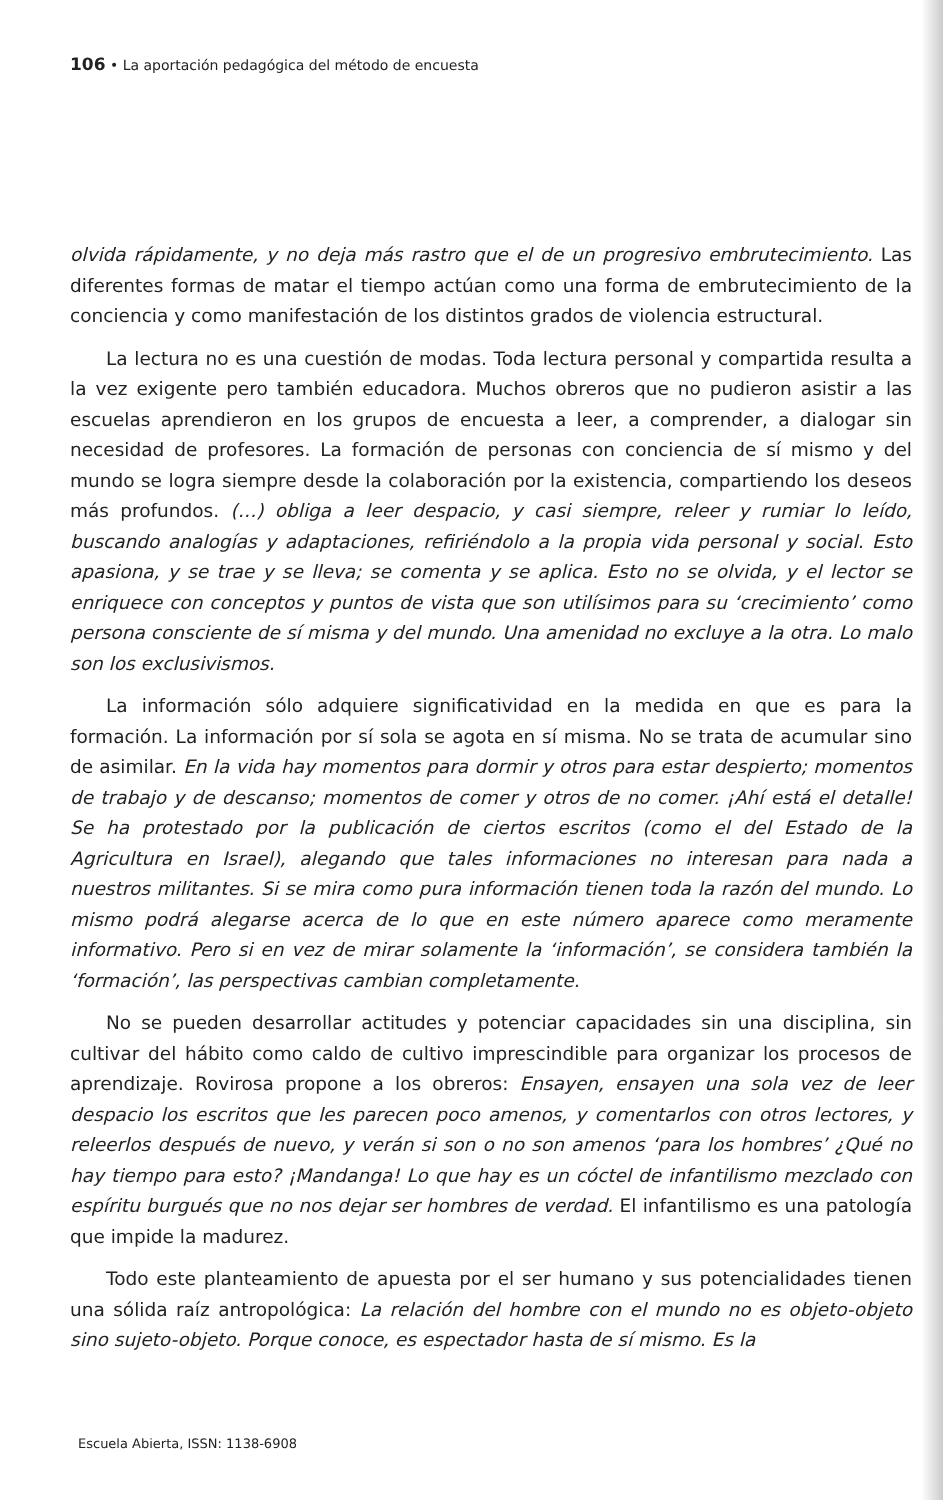106 • La aportación pedagógica del método de encuesta
olvida rápidamente, y no deja más rastro que el de un progresivo embrutecimiento. Las diferentes formas de matar el tiempo actúan como una forma de embrutecimiento de la conciencia y como manifestación de los distintos grados de violencia estructural.
La lectura no es una cuestión de modas. Toda lectura personal y compartida resulta a la vez exigente pero también educadora. Muchos obreros que no pudieron asistir a las escuelas aprendieron en los grupos de encuesta a leer, a comprender, a dialogar sin necesidad de profesores. La formación de personas con conciencia de sí mismo y del mundo se logra siempre desde la colaboración por la existencia, compartiendo los deseos más profundos. (…) obliga a leer despacio, y casi siempre, releer y rumiar lo leído, buscando analogías y adaptaciones, refiriéndolo a la propia vida personal y social. Esto apasiona, y se trae y se lleva; se comenta y se aplica. Esto no se olvida, y el lector se enriquece con conceptos y puntos de vista que son utilísimos para su ‘crecimiento’ como persona consciente de sí misma y del mundo. Una amenidad no excluye a la otra. Lo malo son los exclusivismos.
La información sólo adquiere significatividad en la medida en que es para la formación. La información por sí sola se agota en sí misma. No se trata de acumular sino de asimilar. En la vida hay momentos para dormir y otros para estar despierto; momentos de trabajo y de descanso; momentos de comer y otros de no comer. ¡Ahí está el detalle! Se ha protestado por la publicación de ciertos escritos (como el del Estado de la Agricultura en Israel), alegando que tales informaciones no interesan para nada a nuestros militantes. Si se mira como pura información tienen toda la razón del mundo. Lo mismo podrá alegarse acerca de lo que en este número aparece como meramente informativo. Pero si en vez de mirar solamente la ‘información’, se considera también la ‘formación’, las perspectivas cambian completamente.
No se pueden desarrollar actitudes y potenciar capacidades sin una disciplina, sin cultivar del hábito como caldo de cultivo imprescindible para organizar los procesos de aprendizaje. Rovirosa propone a los obreros: Ensayen, ensayen una sola vez de leer despacio los escritos que les parecen poco amenos, y comentarlos con otros lectores, y releerlos después de nuevo, y verán si son o no son amenos ‘para los hombres’ ¿Qué no hay tiempo para esto? ¡Mandanga! Lo que hay es un cóctel de infantilismo mezclado con espíritu burgués que no nos dejar ser hombres de verdad. El infantilismo es una patología que impide la madurez.
Todo este planteamiento de apuesta por el ser humano y sus potencialidades tienen una sólida raíz antropológica: La relación del hombre con el mundo no es objeto-objeto sino sujeto-objeto. Porque conoce, es espectador hasta de sí mismo. Es la
Escuela Abierta, ISSN: 1138-6908